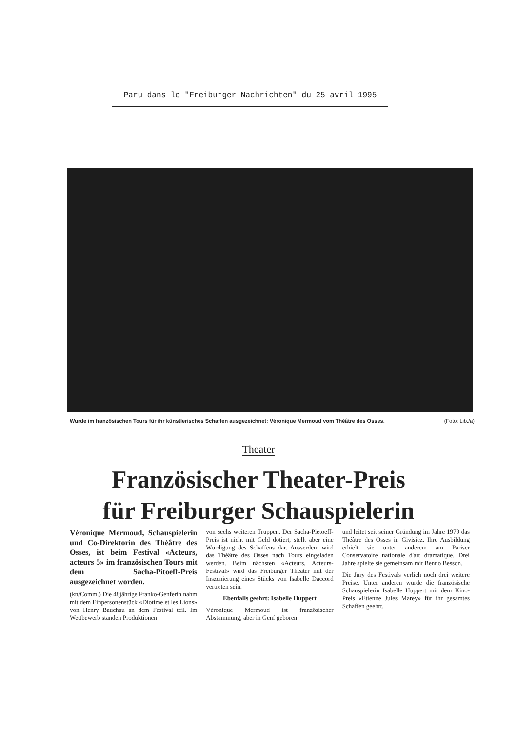Paru dans le "Freiburger Nachrichten" du 25 avril 1995
(Foto: Lib./a) Wurde im französischen Tours für ihr künstlerisches Schaffen ausgezeichnet: Véronique Mermoud vom Théâtre des Osses.
Theater
Französischer Theater-Preis
für Freiburger Schauspielerin
Véronique Mermoud, Schauspielerin und Co-Direktorin des Théâtre des Osses, ist beim Festival «Acteurs, acteurs 5» im französischen Tours mit dem Sacha-Pitoeff-Preis ausgezeichnet worden.
(kn/Comm.) Die 48jährige Franko-Genferin nahm mit dem Einpersonenstück «Diotime et les Lions» von Henry Bauchau an dem Festival teil. Im Wettbewerb standen Produktionen
von sechs weiteren Truppen. Der Sacha-Pietoeff-Preis ist nicht mit Geld dotiert, stellt aber eine Würdigung des Schaffens dar. Ausserdem wird das Théâtre des Osses nach Tours eingeladen werden. Beim nächsten «Acteurs, Acteurs-Festival» wird das Freiburger Theater mit der Inszenierung eines Stücks von Isabelle Daccord vertreten sein.
Ebenfalls geehrt: Isabelle Huppert
Véronique Mermoud ist französischer Abstammung, aber in Genf geboren
und leitet seit seiner Gründung im Jahre 1979 das Théâtre des Osses in Givisiez. Ihre Ausbildung erhielt sie unter anderem am Pariser Conservatoire nationale d'art dramatique. Drei Jahre spielte sie gemeinsam mit Benno Besson.
Die Jury des Festivals verlieh noch drei weitere Preise. Unter anderen wurde die französische Schauspielerin Isabelle Huppert mit dem Kino-Preis «Etienne Jules Marey» für ihr gesamtes Schaffen geehrt.